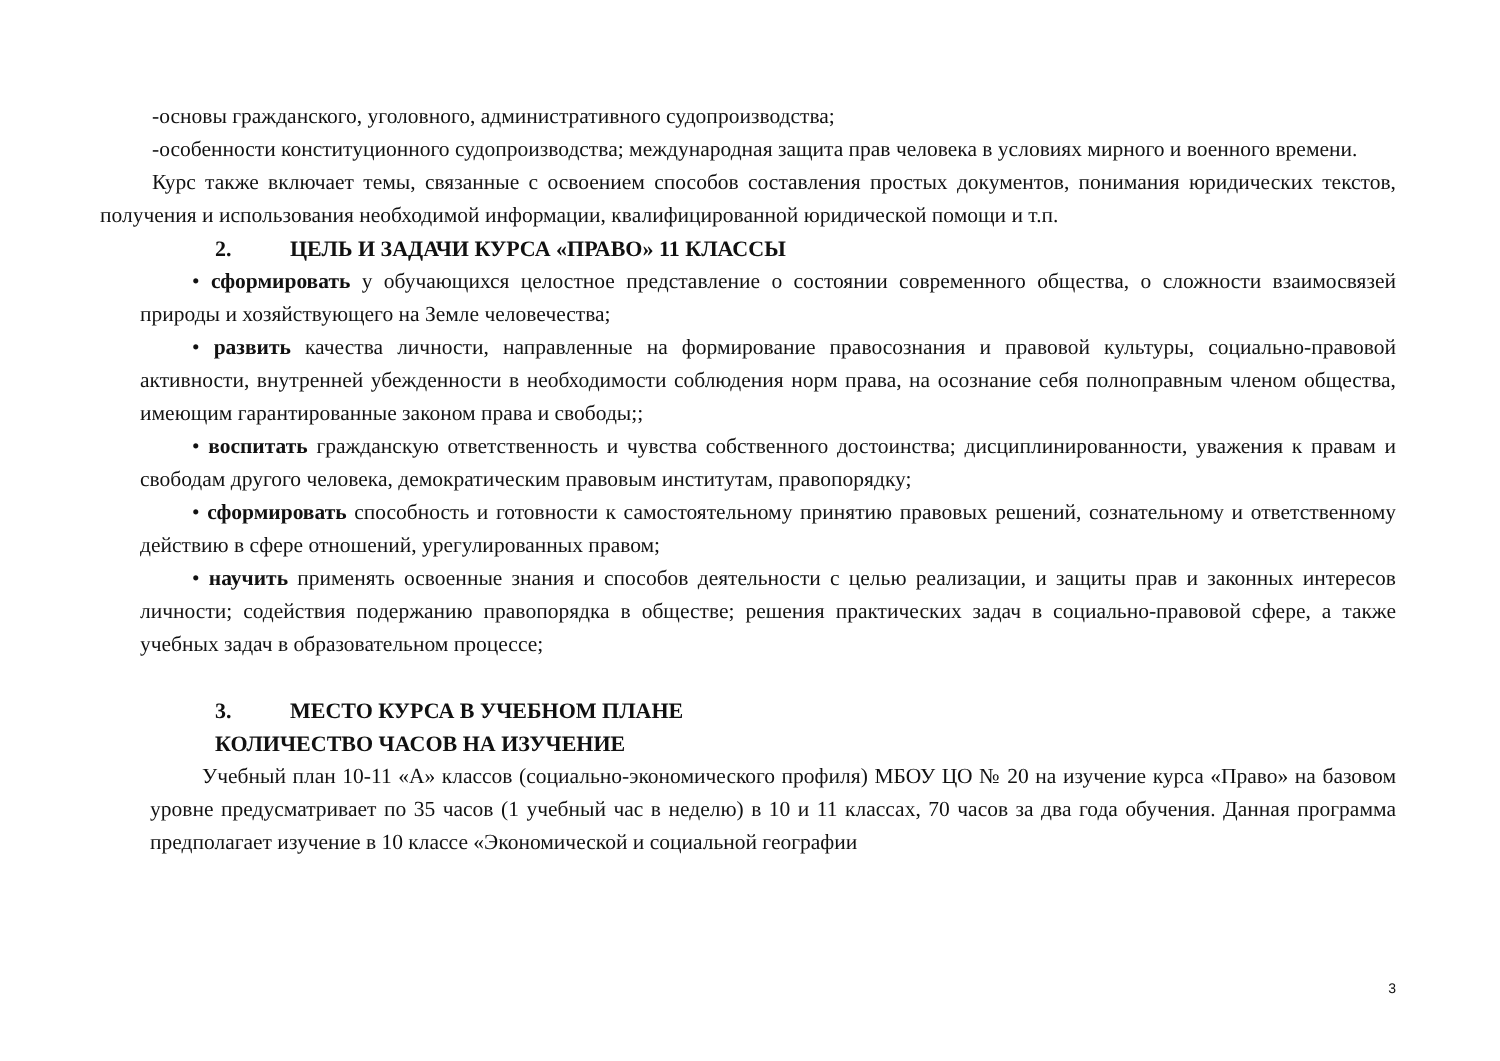-основы гражданского, уголовного, административного судопроизводства;
-особенности конституционного судопроизводства; международная защита прав человека в условиях мирного и военного времени.
Курс также включает темы, связанные с освоением способов составления простых документов, понимания юридических текстов, получения и использования необходимой информации, квалифицированной юридической помощи и т.п.
2. ЦЕЛЬ И ЗАДАЧИ КУРСА «ПРАВО» 11 КЛАССЫ
• сформировать у обучающихся целостное представление о состоянии современного общества, о сложности взаимосвязей природы и хозяйствующего на Земле человечества;
• развить качества личности, направленные на формирование правосознания и правовой культуры, социально-правовой активности, внутренней убежденности в необходимости соблюдения норм права, на осознание себя полноправным членом общества, имеющим гарантированные законом права и свободы;;
• воспитать гражданскую ответственность и чувства собственного достоинства; дисциплинированности, уважения к правам и свободам другого человека, демократическим правовым институтам, правопорядку;
• сформировать способность и готовности к самостоятельному принятию правовых решений, сознательному и ответственному действию в сфере отношений, урегулированных правом;
• научить применять освоенные знания и способов деятельности с целью реализации, и защиты прав и законных интересов личности; содействия подержанию правопорядка в обществе; решения практических задач в социально-правовой сфере, а также учебных задач в образовательном процессе;
3. МЕСТО КУРСА В УЧЕБНОМ ПЛАНЕ
КОЛИЧЕСТВО ЧАСОВ НА ИЗУЧЕНИЕ
Учебный план 10-11 «А» классов (социально-экономического профиля) МБОУ ЦО № 20 на изучение курса «Право» на базовом уровне предусматривает по 35 часов (1 учебный час в неделю) в 10 и 11 классах, 70 часов за два года обучения. Данная программа предполагает изучение в 10 классе «Экономической и социальной географии
3